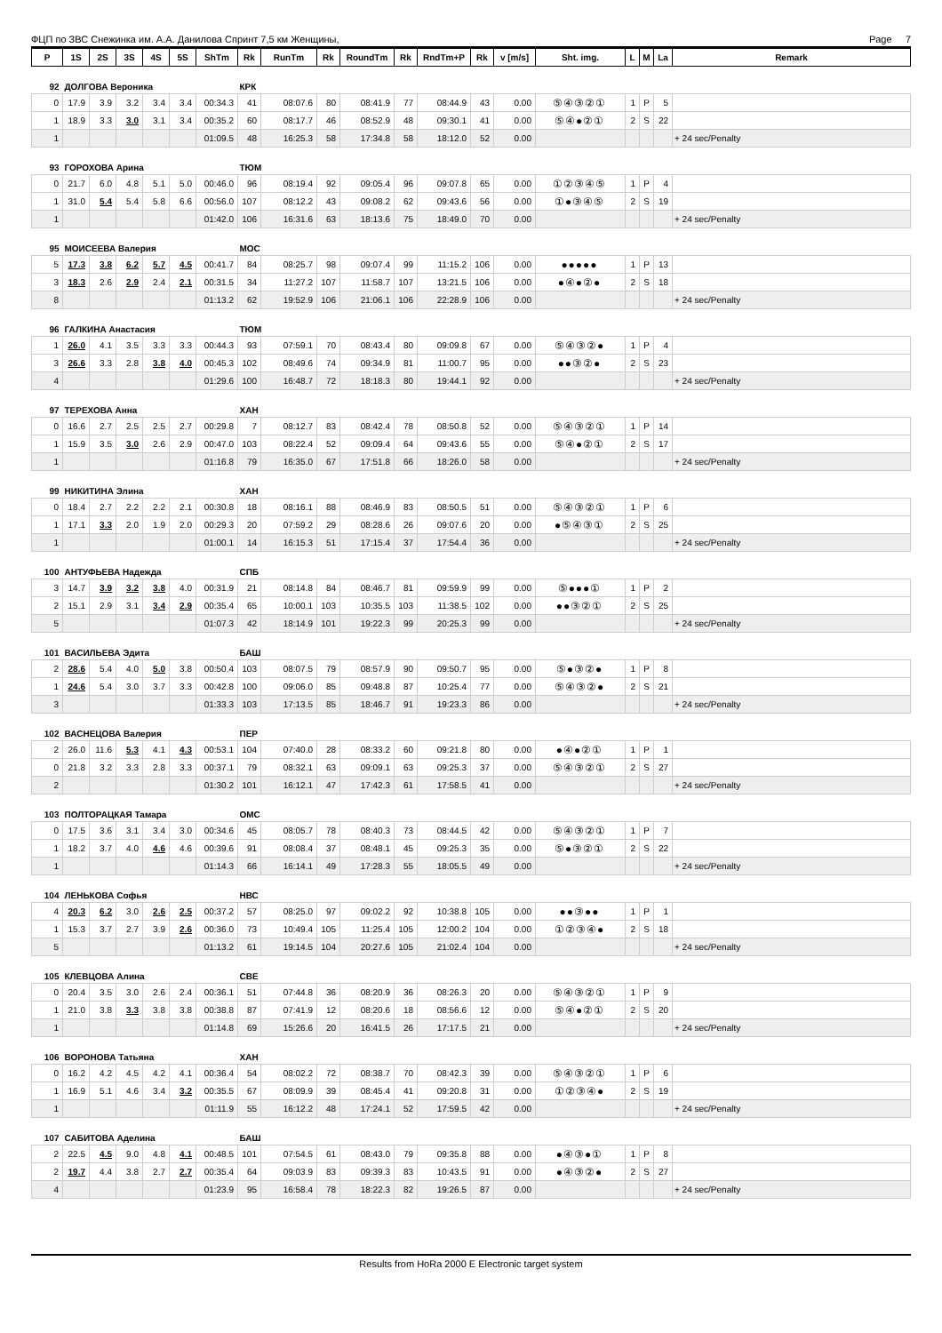ФЦП по ЗВС Снежинка им. А.А. Данилова Спринт 7,5 км Женщины, Page 7
| P | 1S | 2S | 3S | 4S | 5S | ShTm | Rk | RunTm | Rk | RoundTm | Rk | RndTm+P | Rk | v [m/s] | Sht. img. | L | M | La | Remark |
| --- | --- | --- | --- | --- | --- | --- | --- | --- | --- | --- | --- | --- | --- | --- | --- | --- | --- | --- | --- |
| 92 | ДОЛГОВА Вероника | | | | | | КРК | | | | | | | | | | | | |
| 0 | 17.9 | 3.9 | 3.2 | 3.4 | 3.4 | 00:34.3 | 41 | 08:07.6 | 80 | 08:41.9 | 77 | 08:44.9 | 43 | 0.00 | ⑤④③②① | 1 | P | 5 | |
| 1 | 18.9 | 3.3 | 3.0 | 3.1 | 3.4 | 00:35.2 | 60 | 08:17.7 | 46 | 08:52.9 | 48 | 09:30.1 | 41 | 0.00 | ⑤④●②① | 2 | S | 22 | |
| 1 | | | | | | 01:09.5 | 48 | 16:25.3 | 58 | 17:34.8 | 58 | 18:12.0 | 52 | 0.00 | | | | | + 24 sec/Penalty |
| 93 | ГОРОХОВА Арина | | | | | | ТЮМ | | | | | | | | | | | | |
| 0 | 21.7 | 6.0 | 4.8 | 5.1 | 5.0 | 00:46.0 | 96 | 08:19.4 | 92 | 09:05.4 | 96 | 09:07.8 | 65 | 0.00 | ①②③④⑤ | 1 | P | 4 | |
| 1 | 31.0 | 5.4 | 5.4 | 5.8 | 6.6 | 00:56.0 | 107 | 08:12.2 | 43 | 09:08.2 | 62 | 09:43.6 | 56 | 0.00 | ①●③④⑤ | 2 | S | 19 | |
| 1 | | | | | | 01:42.0 | 106 | 16:31.6 | 63 | 18:13.6 | 75 | 18:49.0 | 70 | 0.00 | | | | | + 24 sec/Penalty |
| 95 | МОИСЕЕВА Валерия | | | | | | МОС | | | | | | | | | | | | |
| 5 | 17.3 | 3.8 | 6.2 | 5.7 | 4.5 | 00:41.7 | 84 | 08:25.7 | 98 | 09:07.4 | 99 | 11:15.2 | 106 | 0.00 | ●●●●● | 1 | P | 13 | |
| 3 | 18.3 | 2.6 | 2.9 | 2.4 | 2.1 | 00:31.5 | 34 | 11:27.2 | 107 | 11:58.7 | 107 | 13:21.5 | 106 | 0.00 | ●④●②● | 2 | S | 18 | |
| 8 | | | | | | 01:13.2 | 62 | 19:52.9 | 106 | 21:06.1 | 106 | 22:28.9 | 106 | 0.00 | | | | | + 24 sec/Penalty |
| 96 | ГАЛКИНА Анастасия | | | | | | ТЮМ | | | | | | | | | | | | |
| 1 | 26.0 | 4.1 | 3.5 | 3.3 | 3.3 | 00:44.3 | 93 | 07:59.1 | 70 | 08:43.4 | 80 | 09:09.8 | 67 | 0.00 | ⑤④③②● | 1 | P | 4 | |
| 3 | 26.6 | 3.3 | 2.8 | 3.8 | 4.0 | 00:45.3 | 102 | 08:49.6 | 74 | 09:34.9 | 81 | 11:00.7 | 95 | 0.00 | ●●③②● | 2 | S | 23 | |
| 4 | | | | | | 01:29.6 | 100 | 16:48.7 | 72 | 18:18.3 | 80 | 19:44.1 | 92 | 0.00 | | | | | + 24 sec/Penalty |
| 97 | ТЕРЕХОВА Анна | | | | | | ХАН | | | | | | | | | | | | |
| 0 | 16.6 | 2.7 | 2.5 | 2.5 | 2.7 | 00:29.8 | 7 | 08:12.7 | 83 | 08:42.4 | 78 | 08:50.8 | 52 | 0.00 | ⑤④③②① | 1 | P | 14 | |
| 1 | 15.9 | 3.5 | 3.0 | 2.6 | 2.9 | 00:47.0 | 103 | 08:22.4 | 52 | 09:09.4 | 64 | 09:43.6 | 55 | 0.00 | ⑤④●②① | 2 | S | 17 | |
| 1 | | | | | | 01:16.8 | 79 | 16:35.0 | 67 | 17:51.8 | 66 | 18:26.0 | 58 | 0.00 | | | | | + 24 sec/Penalty |
| 99 | НИКИТИНА Элина | | | | | | ХАН | | | | | | | | | | | | |
| 0 | 18.4 | 2.7 | 2.2 | 2.2 | 2.1 | 00:30.8 | 18 | 08:16.1 | 88 | 08:46.9 | 83 | 08:50.5 | 51 | 0.00 | ⑤④③②① | 1 | P | 6 | |
| 1 | 17.1 | 3.3 | 2.0 | 1.9 | 2.0 | 00:29.3 | 20 | 07:59.2 | 29 | 08:28.6 | 26 | 09:07.6 | 20 | 0.00 | ●⑤④③① | 2 | S | 25 | |
| 1 | | | | | | 01:00.1 | 14 | 16:15.3 | 51 | 17:15.4 | 37 | 17:54.4 | 36 | 0.00 | | | | | + 24 sec/Penalty |
| 100 | АНТУФЬЕВА Надежда | | | | | | СПБ | | | | | | | | | | | | |
| 3 | 14.7 | 3.9 | 3.2 | 3.8 | 4.0 | 00:31.9 | 21 | 08:14.8 | 84 | 08:46.7 | 81 | 09:59.9 | 99 | 0.00 | ⑤●●●① | 1 | P | 2 | |
| 2 | 15.1 | 2.9 | 3.1 | 3.4 | 2.9 | 00:35.4 | 65 | 10:00.1 | 103 | 10:35.5 | 103 | 11:38.5 | 102 | 0.00 | ●●③②① | 2 | S | 25 | |
| 5 | | | | | | 01:07.3 | 42 | 18:14.9 | 101 | 19:22.3 | 99 | 20:25.3 | 99 | 0.00 | | | | | + 24 sec/Penalty |
| 101 | ВАСИЛЬЕВА Эдита | | | | | | БАШ | | | | | | | | | | | | |
| 2 | 28.6 | 5.4 | 4.0 | 5.0 | 3.8 | 00:50.4 | 103 | 08:07.5 | 79 | 08:57.9 | 90 | 09:50.7 | 95 | 0.00 | ⑤●③②● | 1 | P | 8 | |
| 1 | 24.6 | 5.4 | 3.0 | 3.7 | 3.3 | 00:42.8 | 100 | 09:06.0 | 85 | 09:48.8 | 87 | 10:25.4 | 77 | 0.00 | ⑤④③②● | 2 | S | 21 | |
| 3 | | | | | | 01:33.3 | 103 | 17:13.5 | 85 | 18:46.7 | 91 | 19:23.3 | 86 | 0.00 | | | | | + 24 sec/Penalty |
| 102 | ВАСНЕЦОВА Валерия | | | | | | ПЕР | | | | | | | | | | | | |
| 2 | 26.0 | 11.6 | 5.3 | 4.1 | 4.3 | 00:53.1 | 104 | 07:40.0 | 28 | 08:33.2 | 60 | 09:21.8 | 80 | 0.00 | ●④●②① | 1 | P | 1 | |
| 0 | 21.8 | 3.2 | 3.3 | 2.8 | 3.3 | 00:37.1 | 79 | 08:32.1 | 63 | 09:09.1 | 63 | 09:25.3 | 37 | 0.00 | ⑤④③②① | 2 | S | 27 | |
| 2 | | | | | | 01:30.2 | 101 | 16:12.1 | 47 | 17:42.3 | 61 | 17:58.5 | 41 | 0.00 | | | | | + 24 sec/Penalty |
| 103 | ПОЛТОРАЦКАЯ Тамара | | | | | | ОМС | | | | | | | | | | | | |
| 0 | 17.5 | 3.6 | 3.1 | 3.4 | 3.0 | 00:34.6 | 45 | 08:05.7 | 78 | 08:40.3 | 73 | 08:44.5 | 42 | 0.00 | ⑤④③②① | 1 | P | 7 | |
| 1 | 18.2 | 3.7 | 4.0 | 4.6 | 4.6 | 00:39.6 | 91 | 08:08.4 | 37 | 08:48.1 | 45 | 09:25.3 | 35 | 0.00 | ⑤●③②① | 2 | S | 22 | |
| 1 | | | | | | 01:14.3 | 66 | 16:14.1 | 49 | 17:28.3 | 55 | 18:05.5 | 49 | 0.00 | | | | | + 24 sec/Penalty |
| 104 | ЛЕНЬКОВА Софья | | | | | | НВС | | | | | | | | | | | | |
| 4 | 20.3 | 6.2 | 3.0 | 2.6 | 2.5 | 00:37.2 | 57 | 08:25.0 | 97 | 09:02.2 | 92 | 10:38.8 | 105 | 0.00 | ●●③●● | 1 | P | 1 | |
| 1 | 15.3 | 3.7 | 2.7 | 3.9 | 2.6 | 00:36.0 | 73 | 10:49.4 | 105 | 11:25.4 | 105 | 12:00.2 | 104 | 0.00 | ①②③④● | 2 | S | 18 | |
| 5 | | | | | | 01:13.2 | 61 | 19:14.5 | 104 | 20:27.6 | 105 | 21:02.4 | 104 | 0.00 | | | | | + 24 sec/Penalty |
| 105 | КЛЕВЦОВА Алина | | | | | | СВЕ | | | | | | | | | | | | |
| 0 | 20.4 | 3.5 | 3.0 | 2.6 | 2.4 | 00:36.1 | 51 | 07:44.8 | 36 | 08:20.9 | 36 | 08:26.3 | 20 | 0.00 | ⑤④③②① | 1 | P | 9 | |
| 1 | 21.0 | 3.8 | 3.3 | 3.8 | 3.8 | 00:38.8 | 87 | 07:41.9 | 12 | 08:20.6 | 18 | 08:56.6 | 12 | 0.00 | ⑤④●②① | 2 | S | 20 | |
| 1 | | | | | | 01:14.8 | 69 | 15:26.6 | 20 | 16:41.5 | 26 | 17:17.5 | 21 | 0.00 | | | | | + 24 sec/Penalty |
| 106 | ВОРОНОВА Татьяна | | | | | | ХАН | | | | | | | | | | | | |
| 0 | 16.2 | 4.2 | 4.5 | 4.2 | 4.1 | 00:36.4 | 54 | 08:02.2 | 72 | 08:38.7 | 70 | 08:42.3 | 39 | 0.00 | ⑤④③②① | 1 | P | 6 | |
| 1 | 16.9 | 5.1 | 4.6 | 3.4 | 3.2 | 00:35.5 | 67 | 08:09.9 | 39 | 08:45.4 | 41 | 09:20.8 | 31 | 0.00 | ①②③④● | 2 | S | 19 | |
| 1 | | | | | | 01:11.9 | 55 | 16:12.2 | 48 | 17:24.1 | 52 | 17:59.5 | 42 | 0.00 | | | | | + 24 sec/Penalty |
| 107 | САБИТОВА Аделина | | | | | | БАШ | | | | | | | | | | | | |
| 2 | 22.5 | 4.5 | 9.0 | 4.8 | 4.1 | 00:48.5 | 101 | 07:54.5 | 61 | 08:43.0 | 79 | 09:35.8 | 88 | 0.00 | ●④③●① | 1 | P | 8 | |
| 2 | 19.7 | 4.4 | 3.8 | 2.7 | 2.7 | 00:35.4 | 64 | 09:03.9 | 83 | 09:39.3 | 83 | 10:43.5 | 91 | 0.00 | ●④③②● | 2 | S | 27 | |
| 4 | | | | | | 01:23.9 | 95 | 16:58.4 | 78 | 18:22.3 | 82 | 19:26.5 | 87 | 0.00 | | | | | + 24 sec/Penalty |
Results from HoRa 2000 E Electronic target system